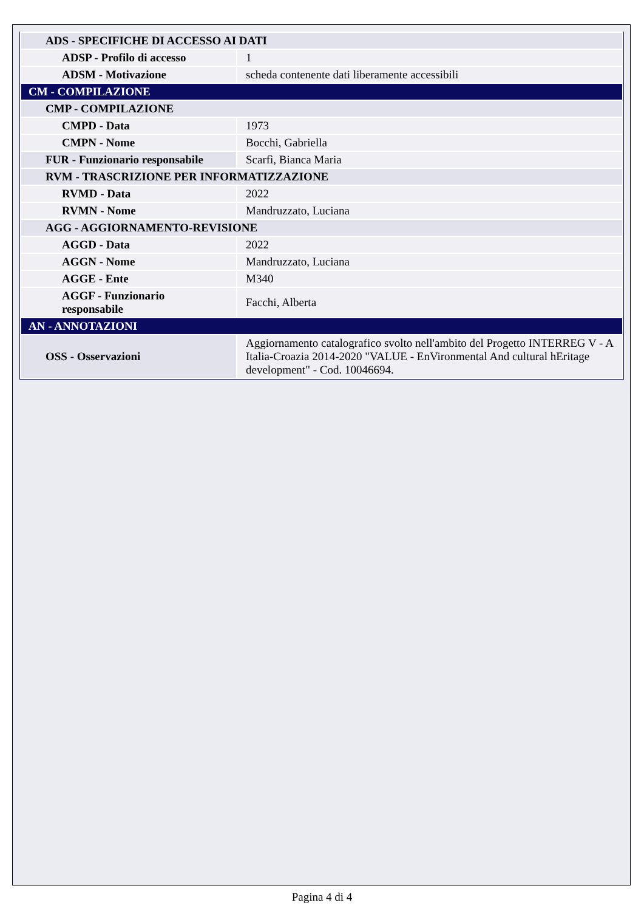| ADS - SPECIFICHE DI ACCESSO AI DATI | |
| ADSP - Profilo di accesso | 1 |
| ADSM - Motivazione | scheda contenente dati liberamente accessibili |
| CM - COMPILAZIONE | |
| CMP - COMPILAZIONE | |
| CMPD - Data | 1973 |
| CMPN - Nome | Bocchi, Gabriella |
| FUR - Funzionario responsabile | Scarfì, Bianca Maria |
| RVM - TRASCRIZIONE PER INFORMATIZZAZIONE | |
| RVMD - Data | 2022 |
| RVMN - Nome | Mandruzzato, Luciana |
| AGG - AGGIORNAMENTO-REVISIONE | |
| AGGD - Data | 2022 |
| AGGN - Nome | Mandruzzato, Luciana |
| AGGE - Ente | M340 |
| AGGF - Funzionario responsabile | Facchi, Alberta |
| AN - ANNOTAZIONI | |
| OSS - Osservazioni | Aggiornamento catalografico svolto nell'ambito del Progetto INTERREG V - A Italia-Croazia 2014-2020 "VALUE - EnVironmental And cultural hEritage development" - Cod. 10046694. |
Pagina 4 di 4